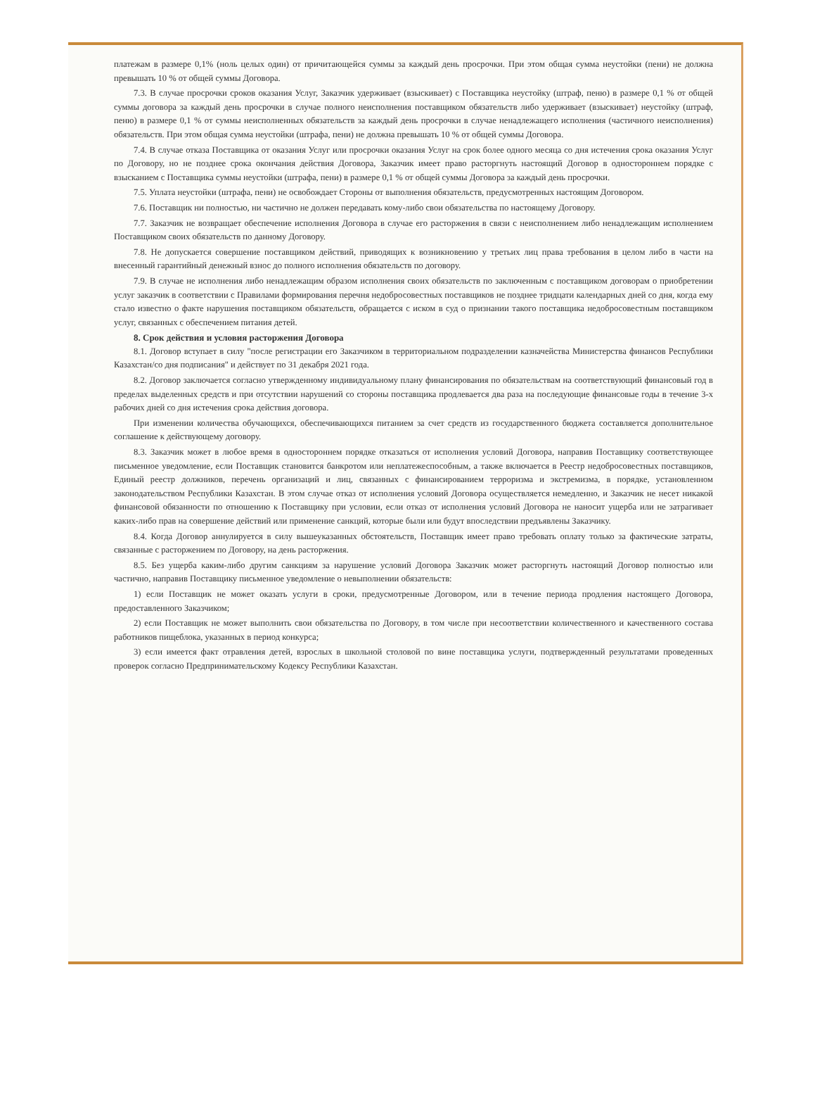платежам в размере 0,1% (ноль целых один) от причитающейся суммы за каждый день просрочки. При этом общая сумма неустойки (пени) не должна превышать 10 % от общей суммы Договора.
7.3. В случае просрочки сроков оказания Услуг, Заказчик удерживает (взыскивает) с Поставщика неустойку (штраф, пеню) в размере 0,1 % от общей суммы договора за каждый день просрочки в случае полного неисполнения поставщиком обязательств либо удерживает (взыскивает) неустойку (штраф, пеню) в размере 0,1 % от суммы неисполненных обязательств за каждый день просрочки в случае ненадлежащего исполнения (частичного неисполнения) обязательств. При этом общая сумма неустойки (штрафа, пени) не должна превышать 10 % от общей суммы Договора.
7.4. В случае отказа Поставщика от оказания Услуг или просрочки оказания Услуг на срок более одного месяца со дня истечения срока оказания Услуг по Договору, но не позднее срока окончания действия Договора, Заказчик имеет право расторгнуть настоящий Договор в одностороннем порядке с взысканием с Поставщика суммы неустойки (штрафа, пени) в размере 0,1 % от общей суммы Договора за каждый день просрочки.
7.5. Уплата неустойки (штрафа, пени) не освобождает Стороны от выполнения обязательств, предусмотренных настоящим Договором.
7.6. Поставщик ни полностью, ни частично не должен передавать кому-либо свои обязательства по настоящему Договору.
7.7. Заказчик не возвращает обеспечение исполнения Договора в случае его расторжения в связи с неисполнением либо ненадлежащим исполнением Поставщиком своих обязательств по данному Договору.
7.8. Не допускается совершение поставщиком действий, приводящих к возникновению у третьих лиц права требования в целом либо в части на внесенный гарантийный денежный взнос до полного исполнения обязательств по договору.
7.9. В случае не исполнения либо ненадлежащим образом исполнения своих обязательств по заключенным с поставщиком договорам о приобретении услуг заказчик в соответствии с Правилами формирования перечня недобросовестных поставщиков не позднее тридцати календарных дней со дня, когда ему стало известно о факте нарушения поставщиком обязательств, обращается с иском в суд о признании такого поставщика недобросовестным поставщиком услуг, связанных с обеспечением питания детей.
8. Срок действия и условия расторжения Договора
8.1. Договор вступает в силу "после регистрации его Заказчиком в территориальном подразделении казначейства Министерства финансов Республики Казахстан/со дня подписания" и действует по 31 декабря 2021 года.
8.2. Договор заключается согласно утвержденному индивидуальному плану финансирования по обязательствам на соответствующий финансовый год в пределах выделенных средств и при отсутствии нарушений со стороны поставщика продлевается два раза на последующие финансовые годы в течение 3-х рабочих дней со дня истечения срока действия договора.
При изменении количества обучающихся, обеспечивающихся питанием за счет средств из государственного бюджета составляется дополнительное соглашение к действующему договору.
8.3. Заказчик может в любое время в одностороннем порядке отказаться от исполнения условий Договора, направив Поставщику соответствующее письменное уведомление, если Поставщик становится банкротом или неплатежеспособным, а также включается в Реестр недобросовестных поставщиков, Единый реестр должников, перечень организаций и лиц, связанных с финансированием терроризма и экстремизма, в порядке, установленном законодательством Республики Казахстан. В этом случае отказ от исполнения условий Договора осуществляется немедленно, и Заказчик не несет никакой финансовой обязанности по отношению к Поставщику при условии, если отказ от исполнения условий Договора не наносит ущерба или не затрагивает каких-либо прав на совершение действий или применение санкций, которые были или будут впоследствии предъявлены Заказчику.
8.4. Когда Договор аннулируется в силу вышеуказанных обстоятельств, Поставщик имеет право требовать оплату только за фактические затраты, связанные с расторжением по Договору, на день расторжения.
8.5. Без ущерба каким-либо другим санкциям за нарушение условий Договора Заказчик может расторгнуть настоящий Договор полностью или частично, направив Поставщику письменное уведомление о невыполнении обязательств:
1) если Поставщик не может оказать услуги в сроки, предусмотренные Договором, или в течение периода продления настоящего Договора, предоставленного Заказчиком;
2) если Поставщик не может выполнить свои обязательства по Договору, в том числе при несоответствии количественного и качественного состава работников пищеблока, указанных в период конкурса;
3) если имеется факт отравления детей, взрослых в школьной столовой по вине поставщика услуги, подтвержденный результатами проведенных проверок согласно Предпринимательскому Кодексу Республики Казахстан.